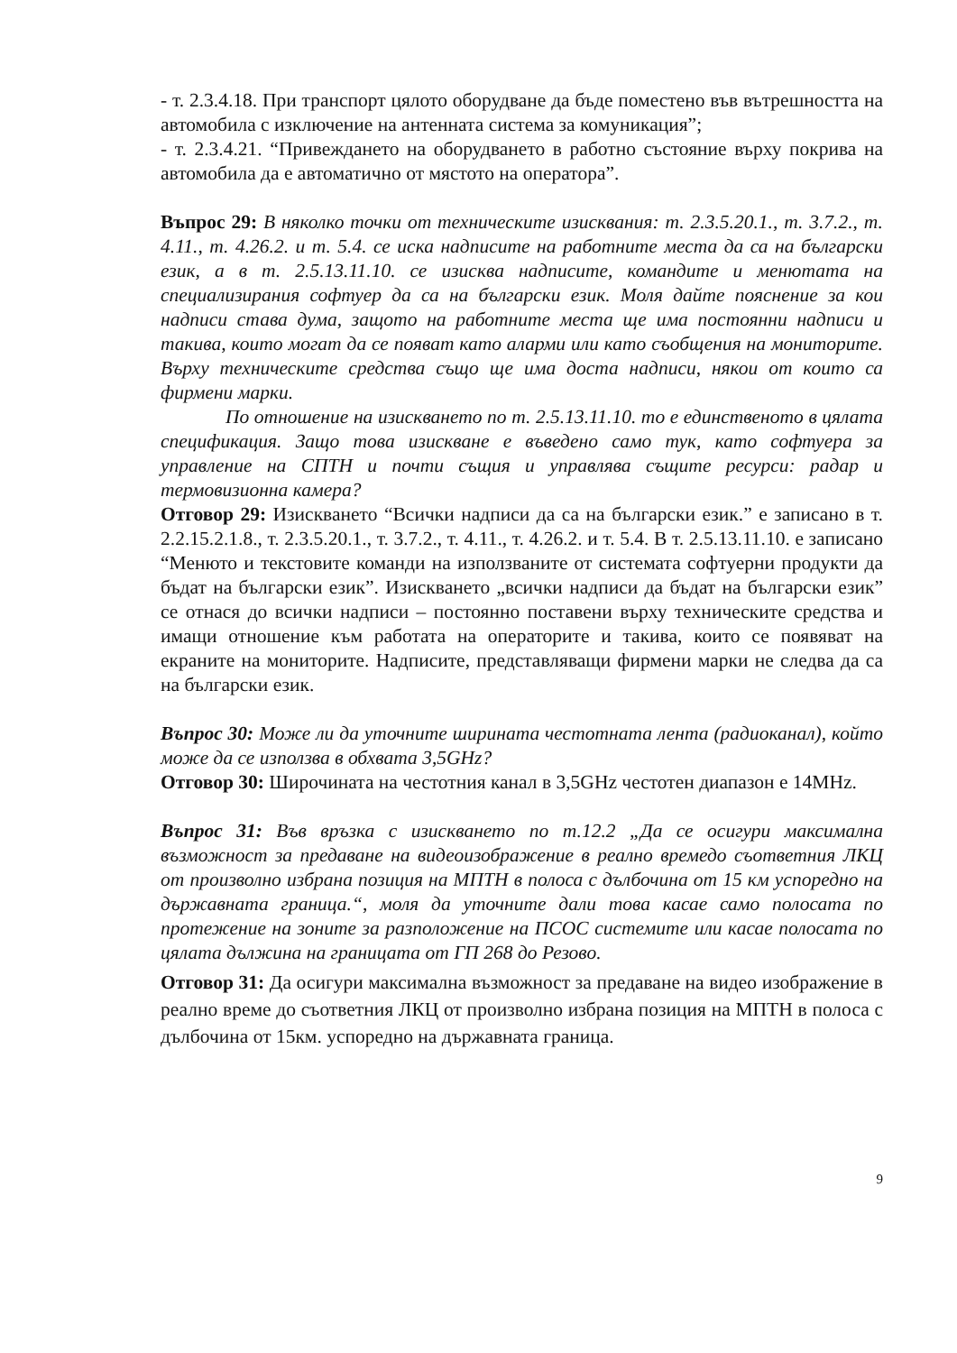- т. 2.3.4.18. При транспорт цялото оборудване да бъде поместено във вътрешността на автомобила с изключение на антенната система за комуникация”;
- т. 2.3.4.21. “Привеждането на оборудването в работно състояние върху покрива на автомобила да е автоматично от мястото на оператора”.
Въпрос 29: В няколко точки от техническите изисквания: т. 2.3.5.20.1., т. 3.7.2., т. 4.11., т. 4.26.2. и т. 5.4. се иска надписите на работните места да са на български език, а в т. 2.5.13.11.10. се изисква надписите, командите и менютата на специализирания софтуер да са на български език. Моля дайте пояснение за кои надписи става дума, защото на работните места ще има постоянни надписи и такива, които могат да се появат като аларми или като съобщения на мониторите. Върху техническите средства също ще има доста надписи, някои от които са фирмени марки.
По отношение на изискването по т. 2.5.13.11.10. то е единственото в цялата спецификация. Защо това изискване е въведено само тук, като софтуера за управление на СПТН и почти същия и управлява същите ресурси: радар и термовизионна камера?
Отговор 29: Изискването “Всички надписи да са на български език.” е записано в т. 2.2.15.2.1.8., т. 2.3.5.20.1., т. 3.7.2., т. 4.11., т. 4.26.2. и т. 5.4. В т. 2.5.13.11.10. е записано “Менюто и текстовите команди на използваните от системата софтуерни продукти да бъдат на български език”. Изискването „всички надписи да бъдат на български език” се отнася до всички надписи – постоянно поставени върху техническите средства и имащи отношение към работата на операторите и такива, които се появяват на екраните на мониторите. Надписите, представляващи фирмени марки не следва да са на български език.
Въпрос 30: Може ли да уточните ширината честотната лента (радиоканал), който може да се използва в обхвата 3,5GHz?
Отговор 30: Широчината на честотния канал в 3,5GHz честотен диапазон е 14MHz.
Въпрос 31: Във връзка с изискването по т.12.2 „Да се осигури максимална възможност за предаване на видеоизображение в реално времедо съответния ЛКЦ от произволно избрана позиция на МПТН в полоса с дълбочина от 15 км успоредно на държавната граница.“, моля да уточните дали това касае само полосата по протежение на зоните за разположение на ПСОС системите или касае полосата по цялата дължина на границата от ГП 268 до Резово.
Отговор 31: Да осигури максимална възможност за предаване на видео изображение в реално време до съответния ЛКЦ от произволно избрана позиция на МПТН в полоса с дълбочина от 15км. успоредно на държавната граница.
9